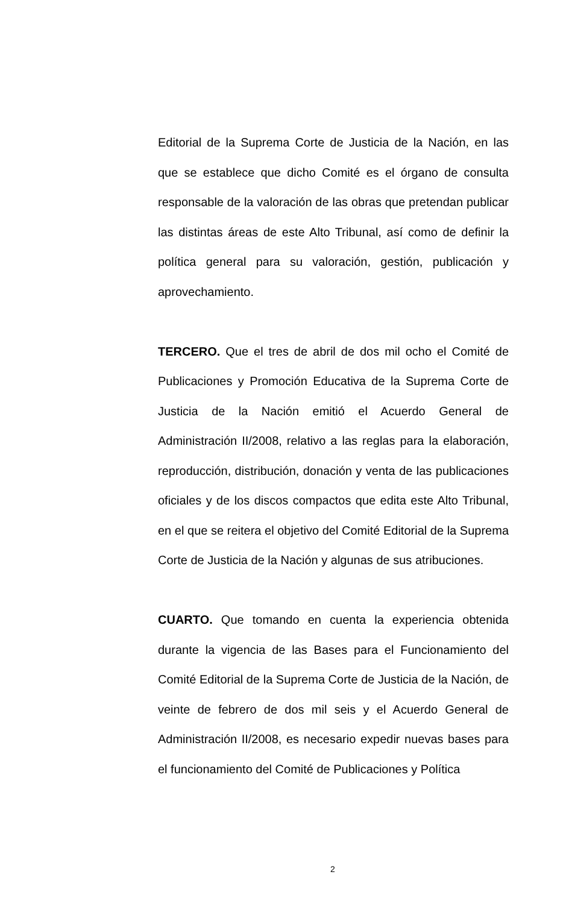Editorial de la Suprema Corte de Justicia de la Nación, en las que se establece que dicho Comité es el órgano de consulta responsable de la valoración de las obras que pretendan publicar las distintas áreas de este Alto Tribunal, así como de definir la política general para su valoración, gestión, publicación y aprovechamiento.
TERCERO. Que el tres de abril de dos mil ocho el Comité de Publicaciones y Promoción Educativa de la Suprema Corte de Justicia de la Nación emitió el Acuerdo General de Administración II/2008, relativo a las reglas para la elaboración, reproducción, distribución, donación y venta de las publicaciones oficiales y de los discos compactos que edita este Alto Tribunal, en el que se reitera el objetivo del Comité Editorial de la Suprema Corte de Justicia de la Nación y algunas de sus atribuciones.
CUARTO. Que tomando en cuenta la experiencia obtenida durante la vigencia de las Bases para el Funcionamiento del Comité Editorial de la Suprema Corte de Justicia de la Nación, de veinte de febrero de dos mil seis y el Acuerdo General de Administración II/2008, es necesario expedir nuevas bases para el funcionamiento del Comité de Publicaciones y Política
2